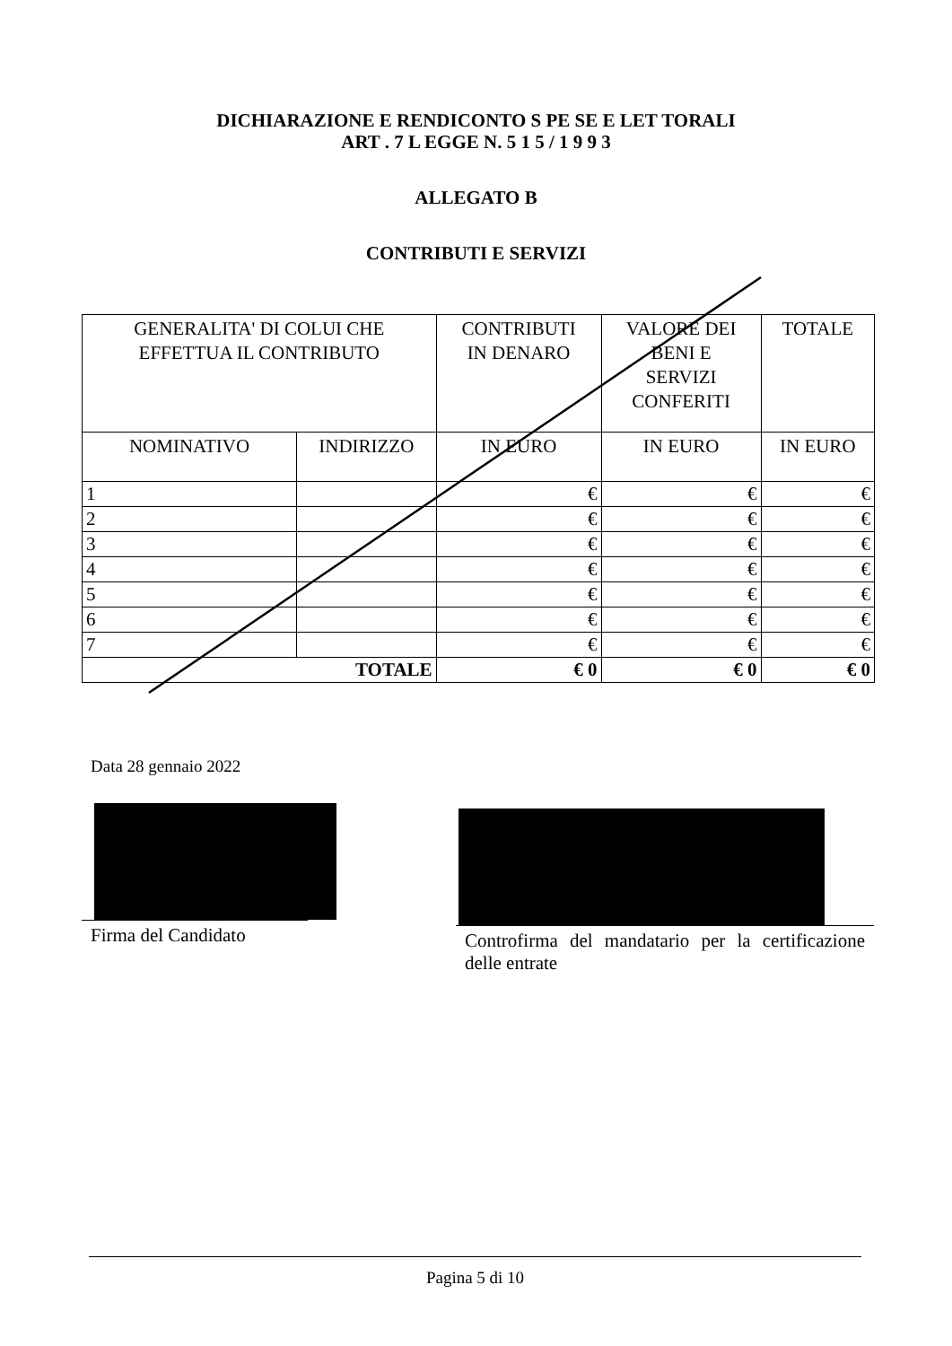DICHIARAZIONE E RENDICONTO S PE SE E LET TORALI
ART . 7 L EGGE N. 5 1 5 / 1 9 9 3
ALLEGATO B
CONTRIBUTI E SERVIZI
| GENERALITA' DI COLUI CHE EFFETTUA IL CONTRIBUTO | | CONTRIBUTI IN DENARO | VALORE DEI BENI E SERVIZI CONFERITI | TOTALE |
| --- | --- | --- | --- | --- |
| NOMINATIVO | INDIRIZZO | IN EURO | IN EURO | IN EURO |
| 1 | | € | € | € |
| 2 | | € | € | € |
| 3 | | € | € | € |
| 4 | | € | € | € |
| 5 | | € | € | € |
| 6 | | € | € | € |
| 7 | | € | € | € |
| TOTALE | | € 0 | € 0 | € 0 |
Data 28 gennaio 2022
Firma del Candidato Controfirma del mandatario per la certificazione delle entrate
Pagina 5 di 10